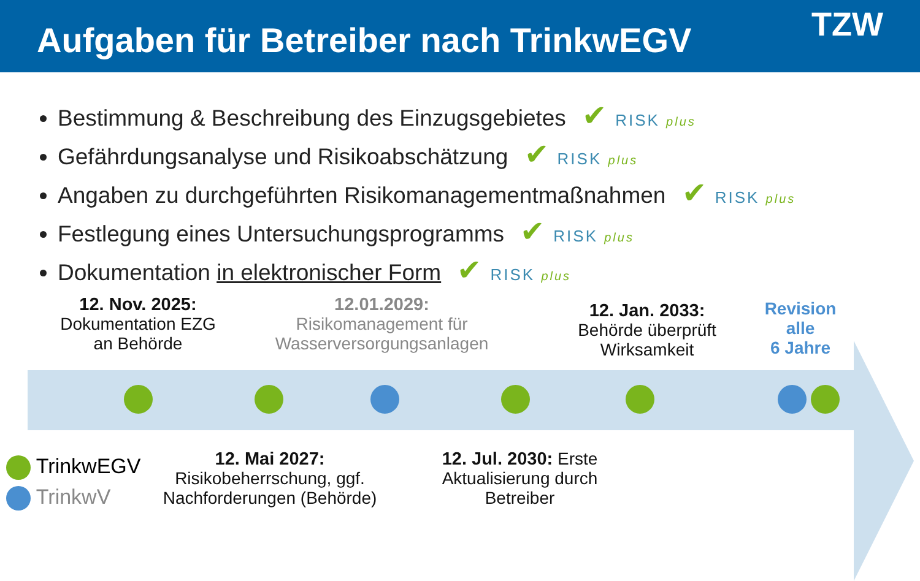Aufgaben für Betreiber nach TrinkwEGV
TZW
Bestimmung & Beschreibung des Einzugsgebietes ✔ RISK plus
Gefährdungsanalyse und Risikoabschätzung ✔ RISK plus
Angaben zu durchgeführten Risikomanagementmaßnahmen ✔ RISK plus
Festlegung eines Untersuchungsprogramms ✔ RISK plus
Dokumentation in elektronischer Form ✔ RISK plus
12. Nov. 2025:
Dokumentation EZG
an Behörde
12.01.2029:
Risikomanagement für
Wasserversorgungsanlagen
12. Jan. 2033:
Behörde überprüft
Wirksamkeit
Revision
alle
6 Jahre
TrinkwEGV
TrinkwV
12. Mai 2027:
Risikobeherrschung, ggf.
Nachforderungen (Behörde)
12. Jul. 2030: Erste
Aktualisierung durch
Betreiber